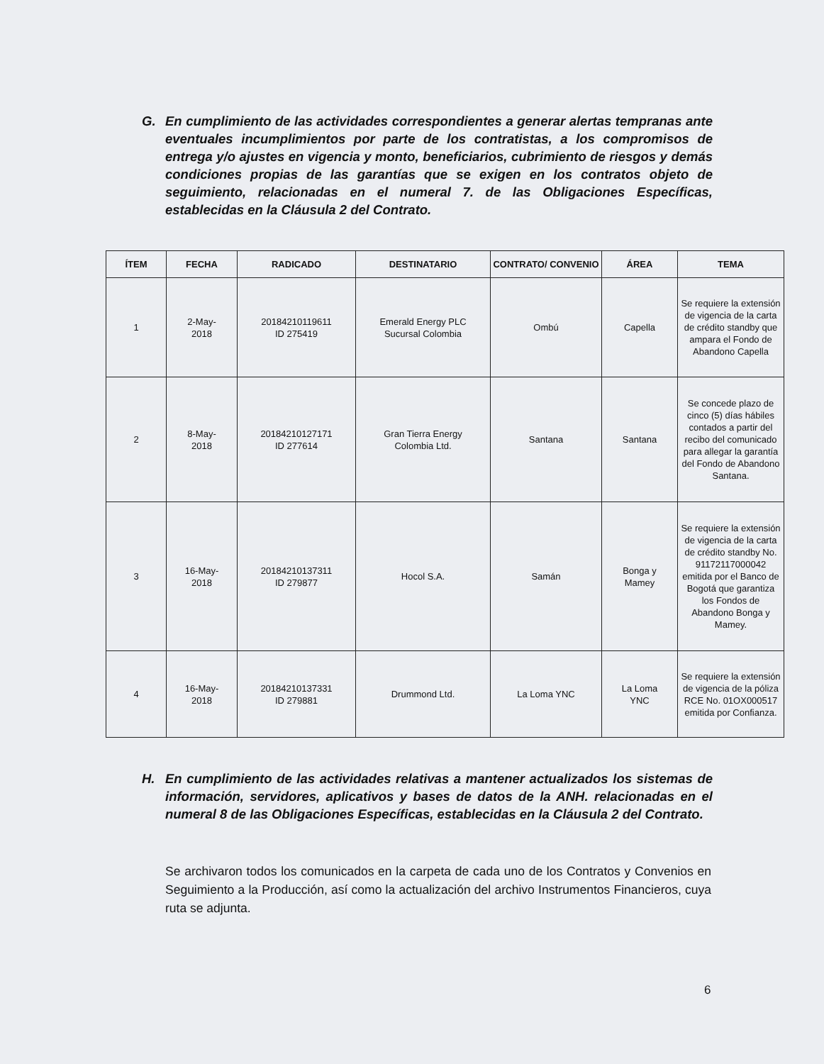G. En cumplimiento de las actividades correspondientes a generar alertas tempranas ante eventuales incumplimientos por parte de los contratistas, a los compromisos de entrega y/o ajustes en vigencia y monto, beneficiarios, cubrimiento de riesgos y demás condiciones propias de las garantías que se exigen en los contratos objeto de seguimiento, relacionadas en el numeral 7. de las Obligaciones Específicas, establecidas en la Cláusula 2 del Contrato.
| ÍTEM | FECHA | RADICADO | DESTINATARIO | CONTRATO/ CONVENIO | ÁREA | TEMA |
| --- | --- | --- | --- | --- | --- | --- |
| 1 | 2-May- 2018 | 20184210119611 ID 275419 | Emerald Energy PLC Sucursal Colombia | Ombú | Capella | Se requiere la extensión de vigencia de la carta de crédito standby que ampara el Fondo de Abandono Capella |
| 2 | 8-May- 2018 | 20184210127171 ID 277614 | Gran Tierra Energy Colombia Ltd. | Santana | Santana | Se concede plazo de cinco (5) días hábiles contados a partir del recibo del comunicado para allegar la garantía del Fondo de Abandono Santana. |
| 3 | 16-May- 2018 | 20184210137311 ID 279877 | Hocol S.A. | Samán | Bonga y Mamey | Se requiere la extensión de vigencia de la carta de crédito standby No. 91172117000042 emitida por el Banco de Bogotá que garantiza los Fondos de Abandono Bonga y Mamey. |
| 4 | 16-May- 2018 | 20184210137331 ID 279881 | Drummond Ltd. | La Loma YNC | La Loma YNC | Se requiere la extensión de vigencia de la póliza RCE No. 01OX000517 emitida por Confianza. |
H. En cumplimiento de las actividades relativas a mantener actualizados los sistemas de información, servidores, aplicativos y bases de datos de la ANH. relacionadas en el numeral 8 de las Obligaciones Específicas, establecidas en la Cláusula 2 del Contrato.
Se archivaron todos los comunicados en la carpeta de cada uno de los Contratos y Convenios en Seguimiento a la Producción, así como la actualización del archivo Instrumentos Financieros, cuya ruta se adjunta.
6